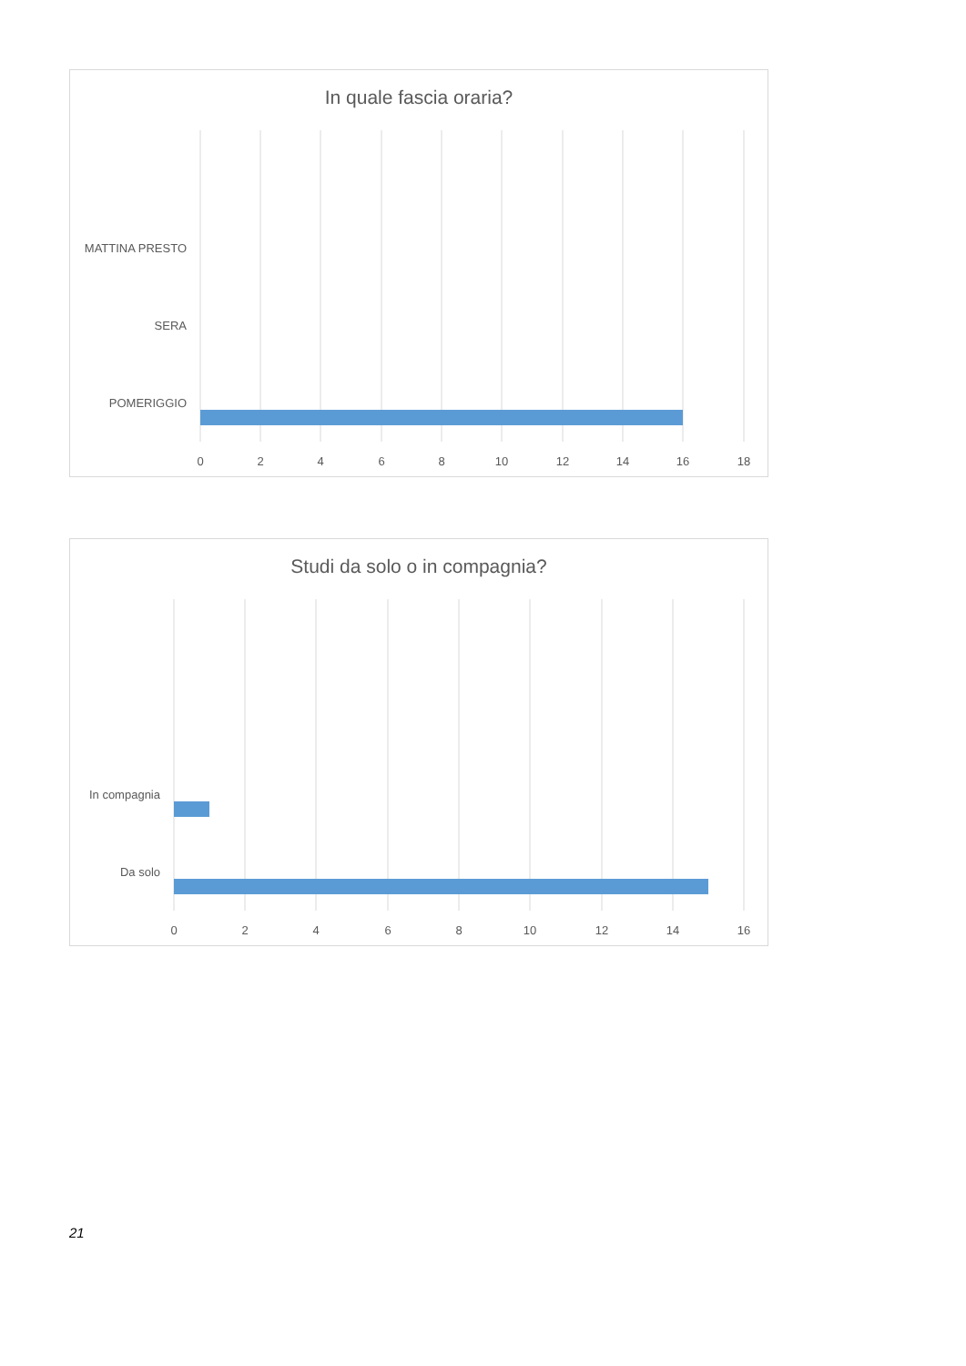In quale fascia oraria?
MATTINA PRESTO
SERA
POMERIGGIO
0
2
4
6
8
10
12
14
16
18
Studi da solo o in compagnia?
In compagnia
Da solo
0
2
4
6
8
10
12
14
16
21